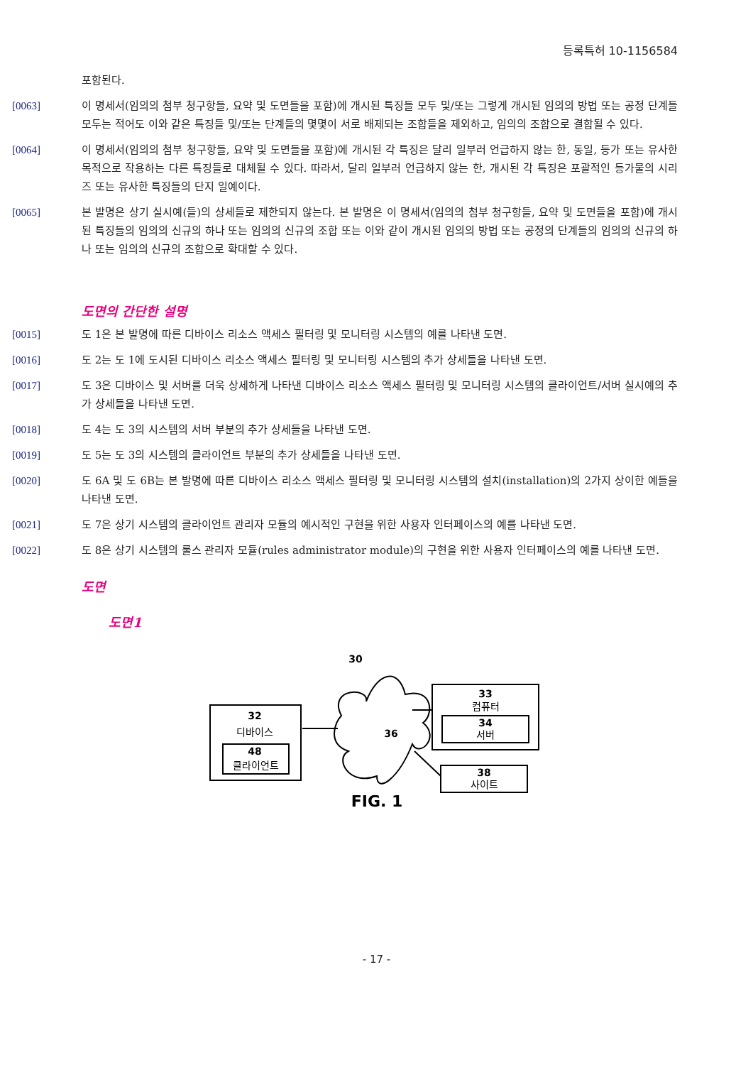등록특허 10-1156584
포함된다.
[0063] 이 명세서(임의의 첨부 청구항들, 요약 및 도면들을 포함)에 개시된 특징들 모두 및/또는 그렇게 개시된 임의의 방법 또는 공정 단계들 모두는 적어도 이와 같은 특징들 및/또는 단계들의 몇몇이 서로 배제되는 조합들을 제외하고, 임의의 조합으로 결합될 수 있다.
[0064] 이 명세서(임의의 첨부 청구항들, 요약 및 도면들을 포함)에 개시된 각 특징은 달리 일부러 언급하지 않는 한, 동일, 등가 또는 유사한 목적으로 작용하는 다른 특징들로 대체될 수 있다. 따라서, 달리 일부러 언급하지 않는 한, 개시된 각 특징은 포괄적인 등가물의 시리즈 또는 유사한 특징들의 단지 일예이다.
[0065] 본 발명은 상기 실시예(들)의 상세들로 제한되지 않는다. 본 발명은 이 명세서(임의의 첨부 청구항들, 요약 및 도면들을 포함)에 개시된 특징들의 임의의 신규의 하나 또는 임의의 신규의 조합 또는 이와 같이 개시된 임의의 방법 또는 공정의 단계들의 임의의 신규의 하나 또는 임의의 신규의 조합으로 확대할 수 있다.
도면의 간단한 설명
[0015] 도 1은 본 발명에 따른 디바이스 리소스 액세스 필터링 및 모니터링 시스템의 예를 나타낸 도면.
[0016] 도 2는 도 1에 도시된 디바이스 리소스 액세스 필터링 및 모니터링 시스템의 추가 상세들을 나타낸 도면.
[0017] 도 3은 디바이스 및 서버를 더욱 상세하게 나타낸 디바이스 리소스 액세스 필터링 및 모니터링 시스템의 클라이언트/서버 실시예의 추가 상세들을 나타낸 도면.
[0018] 도 4는 도 3의 시스템의 서버 부분의 추가 상세들을 나타낸 도면.
[0019] 도 5는 도 3의 시스템의 클라이언트 부분의 추가 상세들을 나타낸 도면.
[0020] 도 6A 및 도 6B는 본 발명에 따른 디바이스 리소스 액세스 필터링 및 모니터링 시스템의 설치(installation)의 2가지 상이한 예들을 나타낸 도면.
[0021] 도 7은 상기 시스템의 클라이언트 관리자 모듈의 예시적인 구현을 위한 사용자 인터페이스의 예를 나타낸 도면.
[0022] 도 8은 상기 시스템의 룰스 관리자 모듈(rules administrator module)의 구현을 위한 사용자 인터페이스의 예를 나타낸 도면.
도면
도면1
30
32
디바이스
48
클라이언트
36
33
컴퓨터
34
서버
38
사이트
FIG. 1
- 17 -